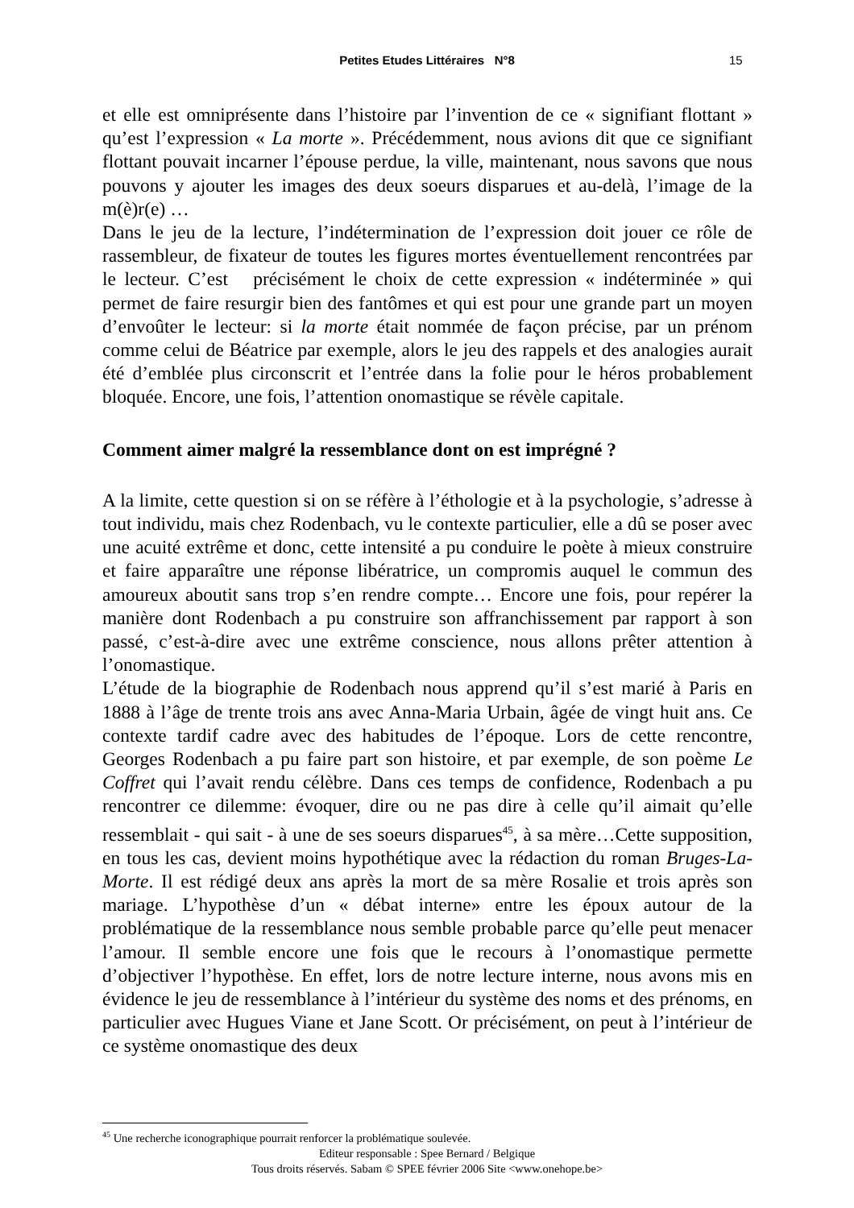Petites Etudes Littéraires N°8 15
et elle est omniprésente dans l’histoire par l’invention de ce « signifiant flottant » qu’est l’expression « La morte ». Précédemment, nous avions dit que ce signifiant flottant pouvait incarner l’épouse perdue, la ville, maintenant, nous savons que nous pouvons y ajouter les images des deux soeurs disparues et au-delà, l’image de la m(è)r(e) …
Dans le jeu de la lecture, l’indétermination de l’expression doit jouer ce rôle de rassembleur, de fixateur de toutes les figures mortes éventuellement rencontrées par le lecteur. C’est précisément le choix de cette expression « indéterminée » qui permet de faire resurgir bien des fantômes et qui est pour une grande part un moyen d’envoûter le lecteur: si la morte était nommée de façon précise, par un prénom comme celui de Béatrice par exemple, alors le jeu des rappels et des analogies aurait été d’emblée plus circonscrit et l’entrée dans la folie pour le héros probablement bloquée. Encore, une fois, l’attention onomastique se révèle capitale.
Comment aimer malgré la ressemblance dont on est imprégné ?
A la limite, cette question si on se réfère à l’éthologie et à la psychologie, s’adresse à tout individu, mais chez Rodenbach, vu le contexte particulier, elle a dû se poser avec une acuité extrême et donc, cette intensité a pu conduire le poète à mieux construire et faire apparaître une réponse libératrice, un compromis auquel le commun des amoureux aboutit sans trop s’en rendre compte… Encore une fois, pour repérer la manière dont Rodenbach a pu construire son affranchissement par rapport à son passé, c’est-à-dire avec une extrême conscience, nous allons prêter attention à l’onomastique.
L’étude de la biographie de Rodenbach nous apprend qu’il s’est marié à Paris en 1888 à l’âge de trente trois ans avec Anna-Maria Urbain, âgée de vingt huit ans. Ce contexte tardif cadre avec des habitudes de l’époque. Lors de cette rencontre, Georges Rodenbach a pu faire part son histoire, et par exemple, de son poème Le Coffret qui l’avait rendu célèbre. Dans ces temps de confidence, Rodenbach a pu rencontrer ce dilemme: évoquer, dire ou ne pas dire à celle qu’il aimait qu’elle ressemblait - qui sait - à une de ses soeurs disparues<sup>45</sup>, à sa mère…Cette supposition, en tous les cas, devient moins hypothétique avec la rédaction du roman Bruges-La-Morte. Il est rédigé deux ans après la mort de sa mère Rosalie et trois après son mariage. L’hypothèse d’un « débat interne» entre les époux autour de la problématique de la ressemblance nous semble probable parce qu’elle peut menacer l’amour. Il semble encore une fois que le recours à l’onomastique permette d’objectiver l’hypothèse. En effet, lors de notre lecture interne, nous avons mis en évidence le jeu de ressemblance à l’intérieur du système des noms et des prénoms, en particulier avec Hugues Viane et Jane Scott. Or précisément, on peut à l’intérieur de ce système onomastique des deux
<sup>45</sup> Une recherche iconographique pourrait renforcer la problématique soulevée.
Editeur responsable : Spee Bernard / Belgique
Tous droits réservés. Sabam © SPEE février 2006 Site <www.onehope.be>